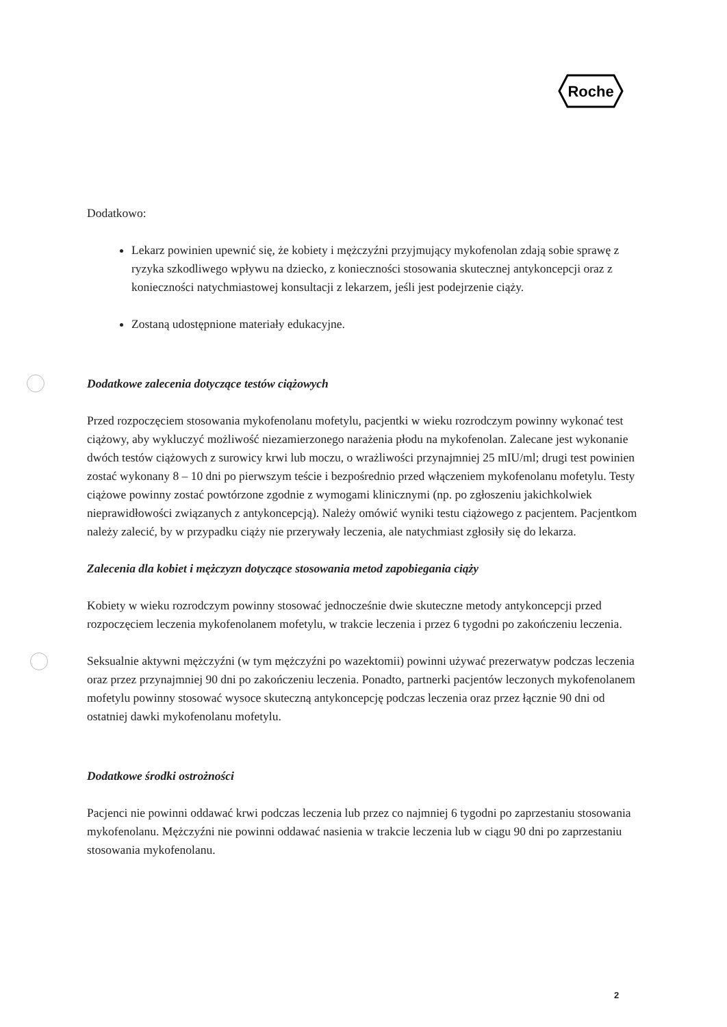Roche
Dodatkowo:
Lekarz powinien upewnić się, że kobiety i mężczyźni przyjmujący mykofenolan zdają sobie sprawę z ryzyka szkodliwego wpływu na dziecko, z konieczności stosowania skutecznej antykoncepcji oraz z konieczności natychmiastowej konsultacji z lekarzem, jeśli jest podejrzenie ciąży.
Zostaną udostępnione materiały edukacyjne.
Dodatkowe zalecenia dotyczące testów ciążowych
Przed rozpoczęciem stosowania mykofenolanu mofetylu, pacjentki w wieku rozrodczym powinny wykonać test ciążowy, aby wykluczyć możliwość niezamierzonego narażenia płodu na mykofenolan. Zalecane jest wykonanie dwóch testów ciążowych z surowicy krwi lub moczu, o wrażliwości przynajmniej 25 mIU/ml; drugi test powinien zostać wykonany 8 – 10 dni po pierwszym teście i bezpośrednio przed włączeniem mykofenolanu mofetylu. Testy ciążowe powinny zostać powtórzone zgodnie z wymogami klinicznymi (np. po zgłoszeniu jakichkolwiek nieprawidłowości związanych z antykoncepcją). Należy omówić wyniki testu ciążowego z pacjentem. Pacjentkom należy zalecić, by w przypadku ciąży nie przerywały leczenia, ale natychmiast zgłosiły się do lekarza.
Zalecenia dla kobiet i mężczyzn dotyczące stosowania metod zapobiegania ciąży
Kobiety w wieku rozrodczym powinny stosować jednocześnie dwie skuteczne metody antykoncepcji przed rozpoczęciem leczenia mykofenolanem mofetylu, w trakcie leczenia i przez 6 tygodni po zakończeniu leczenia.
Seksualnie aktywni mężczyźni (w tym mężczyźni po wazektomii) powinni używać prezerwatyw podczas leczenia oraz przez przynajmniej 90 dni po zakończeniu leczenia. Ponadto, partnerki pacjentów leczonych mykofenolanem mofetylu powinny stosować wysoce skuteczną antykoncepcję podczas leczenia oraz przez łącznie 90 dni od ostatniej dawki mykofenolanu mofetylu.
Dodatkowe środki ostrożności
Pacjenci nie powinni oddawać krwi podczas leczenia lub przez co najmniej 6 tygodni po zaprzestaniu stosowania mykofenolanu. Mężczyźni nie powinni oddawać nasienia w trakcie leczenia lub w ciągu 90 dni po zaprzestaniu stosowania mykofenolanu.
2